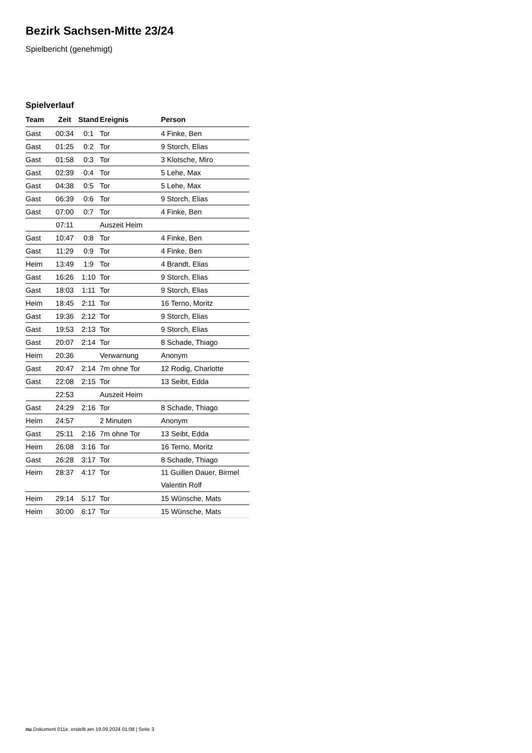Bezirk Sachsen-Mitte 23/24
Spielbericht (genehmigt)
Spielverlauf
| Team | Zeit | Stand | Ereignis | Person |
| --- | --- | --- | --- | --- |
| Gast | 00:34 | 0:1 | Tor | 4 Finke, Ben |
| Gast | 01:25 | 0:2 | Tor | 9 Storch, Elias |
| Gast | 01:58 | 0:3 | Tor | 3 Klotsche, Miro |
| Gast | 02:39 | 0:4 | Tor | 5 Lehe, Max |
| Gast | 04:38 | 0:5 | Tor | 5 Lehe, Max |
| Gast | 06:39 | 0:6 | Tor | 9 Storch, Elias |
| Gast | 07:00 | 0:7 | Tor | 4 Finke, Ben |
| | 07:11 | | Auszeit Heim | |
| Gast | 10:47 | 0:8 | Tor | 4 Finke, Ben |
| Gast | 11:29 | 0:9 | Tor | 4 Finke, Ben |
| Heim | 13:49 | 1:9 | Tor | 4 Brandt, Elias |
| Gast | 16:26 | 1:10 | Tor | 9 Storch, Elias |
| Gast | 18:03 | 1:11 | Tor | 9 Storch, Elias |
| Heim | 18:45 | 2:11 | Tor | 16 Terno, Moritz |
| Gast | 19:36 | 2:12 | Tor | 9 Storch, Elias |
| Gast | 19:53 | 2:13 | Tor | 9 Storch, Elias |
| Gast | 20:07 | 2:14 | Tor | 8 Schade, Thiago |
| Heim | 20:36 | | Verwarnung | Anonym |
| Gast | 20:47 | 2:14 | 7m ohne Tor | 12 Rodig, Charlotte |
| Gast | 22:08 | 2:15 | Tor | 13 Seibt, Edda |
| | 22:53 | | Auszeit Heim | |
| Gast | 24:29 | 2:16 | Tor | 8 Schade, Thiago |
| Heim | 24:57 | | 2 Minuten | Anonym |
| Gast | 25:11 | 2:16 | 7m ohne Tor | 13 Seibt, Edda |
| Heim | 26:08 | 3:16 | Tor | 16 Terno, Moritz |
| Gast | 26:28 | 3:17 | Tor | 8 Schade, Thiago |
| Heim | 28:37 | 4:17 | Tor | 11 Guillen Dauer, Birmel Valentin Rolf |
| Heim | 29:14 | 5:17 | Tor | 15 Wünsche, Mats |
| Heim | 30:00 | 6:17 | Tor | 15 Wünsche, Mats |
nu.Dokument 011e, erstellt am 19.09.2024 01:08 | Seite 3